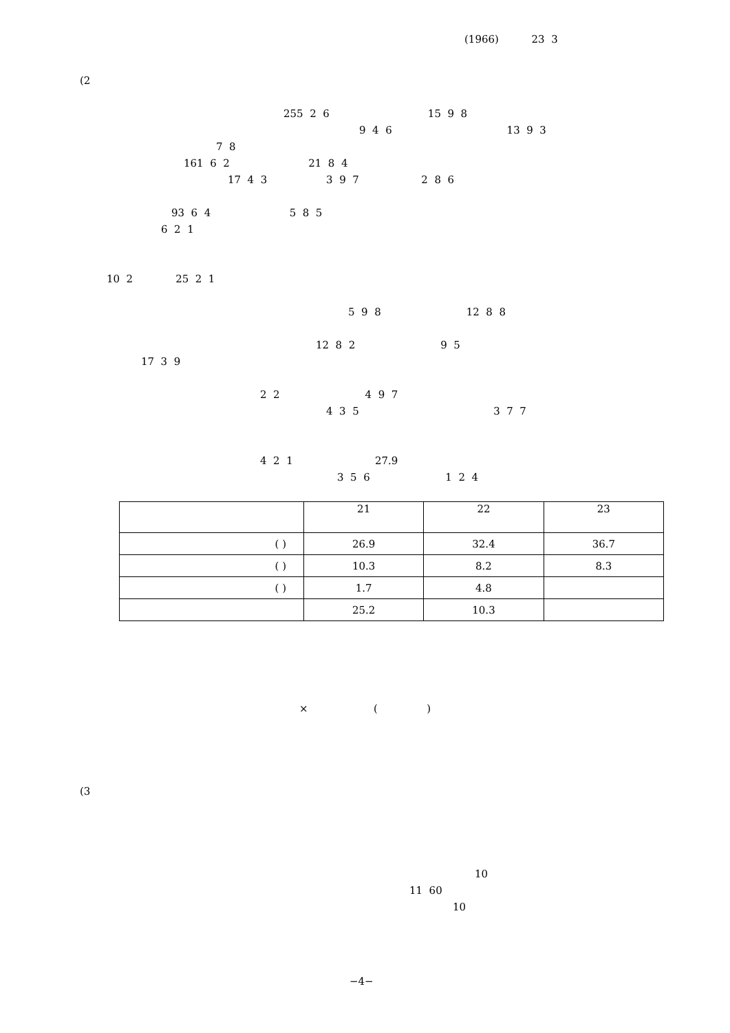(1966) 23 3
(2
255 2 6 15 9 8
9 4 6 13 9 3
7 8
161 6 2 21 8 4
17 4 3 3 9 7 2 8 6
93 6 4 5 8 5
6 2 1
10 2 25 2 1
5 9 8 12 8 8
12 8 2 9 5
17 3 9
2 2 4 9 7
4 3 5 3 7 7
4 2 1 27.9
3 5 6 1 2 4
| | 21 | 22 | 23 |
| ( ) | 26.9 | 32.4 | 36.7 |
| ( ) | 10.3 | 8.2 | 8.3 |
| ( ) | 1.7 | 4.8 | |
| | 25.2 | 10.3 | |
× ( )
(3
10
11 60
10
−4−